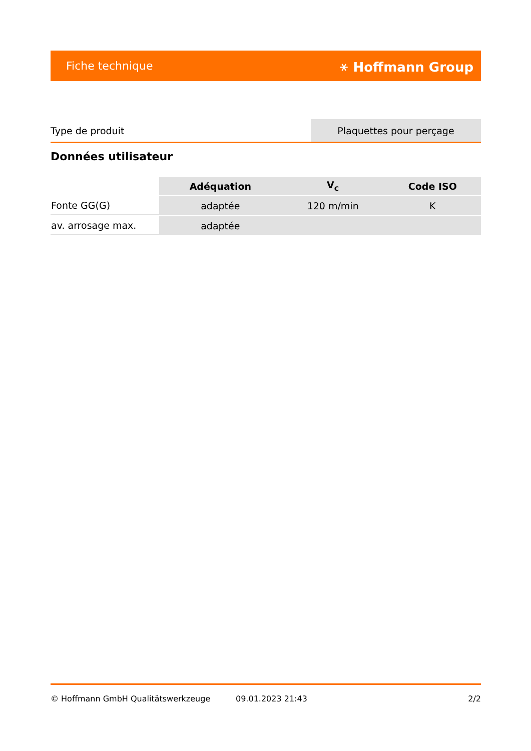Fiche technique ⚹ Hoffmann Group
| Type de produit | Plaquettes pour perçage |
Données utilisateur
| | Adéquation | V<sub>c</sub> | Code ISO |
| --- | --- | --- | --- |
| Fonte GG(G) | adaptée | 120 m/min | K |
| av. arrosage max. | adaptée | | |
© Hoffmann GmbH Qualitätswerkzeuge 09.01.2023 21:43 2/2